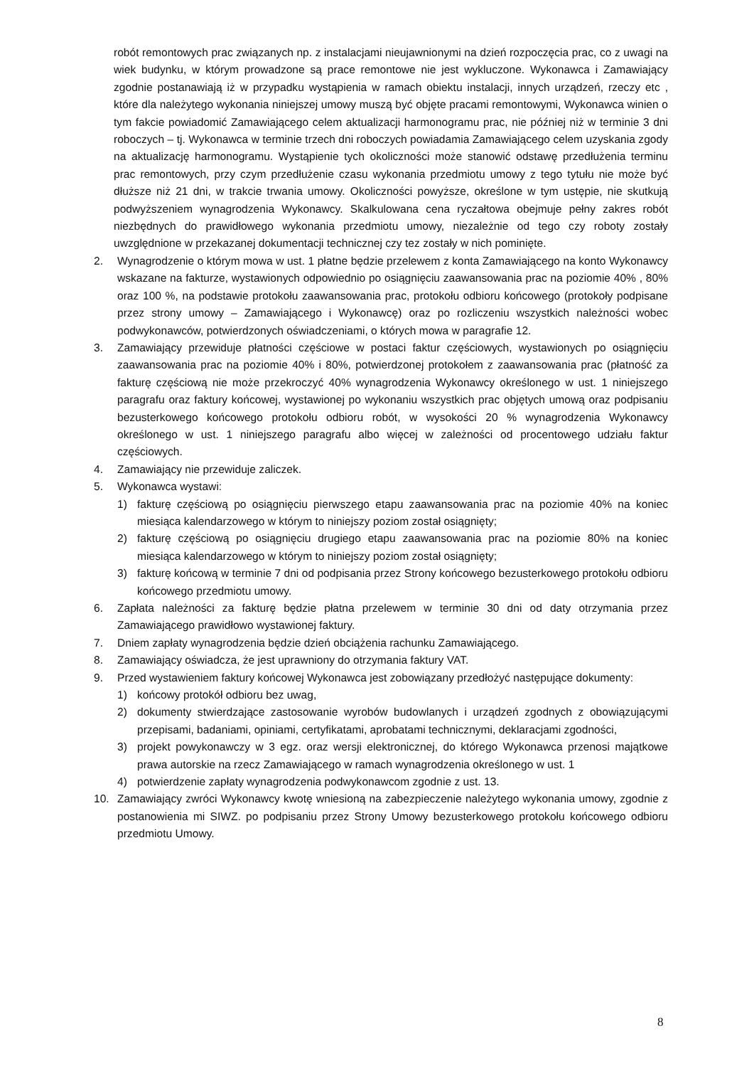robót remontowych prac związanych np. z instalacjami nieujawnionymi na dzień rozpoczęcia prac, co z uwagi na wiek budynku, w którym prowadzone są prace remontowe nie jest wykluczone. Wykonawca i Zamawiający zgodnie postanawiają iż w przypadku wystąpienia w ramach obiektu instalacji, innych urządzeń, rzeczy etc , które dla należytego wykonania niniejszej umowy muszą być objęte pracami remontowymi, Wykonawca winien o tym fakcie powiadomić Zamawiającego celem aktualizacji harmonogramu prac, nie później niż w terminie 3 dni roboczych – tj. Wykonawca w terminie trzech dni roboczych powiadamia Zamawiającego celem uzyskania zgody na aktualizację harmonogramu. Wystąpienie tych okoliczności może stanowić odstawę przedłużenia terminu prac remontowych, przy czym przedłużenie czasu wykonania przedmiotu umowy z tego tytułu nie może być dłuższe niż 21 dni, w trakcie trwania umowy. Okoliczności powyższe, określone w tym ustępie, nie skutkują podwyższeniem wynagrodzenia Wykonawcy. Skalkulowana cena ryczałtowa obejmuje pełny zakres robót niezbędnych do prawidłowego wykonania przedmiotu umowy, niezależnie od tego czy roboty zostały uwzględnione w przekazanej dokumentacji technicznej czy tez zostały w nich pominięte.
2. Wynagrodzenie o którym mowa w ust. 1 płatne będzie przelewem z konta Zamawiającego na konto Wykonawcy wskazane na fakturze, wystawionych odpowiednio po osiągnięciu zaawansowania prac na poziomie 40% , 80% oraz 100 %, na podstawie protokołu zaawansowania prac, protokołu odbioru końcowego (protokoły podpisane przez strony umowy – Zamawiającego i Wykonawcę) oraz po rozliczeniu wszystkich należności wobec podwykonawców, potwierdzonych oświadczeniami, o których mowa w paragrafie 12.
3. Zamawiający przewiduje płatności częściowe w postaci faktur częściowych, wystawionych po osiągnięciu zaawansowania prac na poziomie 40% i 80%, potwierdzonej protokołem z zaawansowania prac (płatność za fakturę częściową nie może przekroczyć 40% wynagrodzenia Wykonawcy określonego w ust. 1 niniejszego paragrafu oraz faktury końcowej, wystawionej po wykonaniu wszystkich prac objętych umową oraz podpisaniu bezusterkowego końcowego protokołu odbioru robót, w wysokości 20 % wynagrodzenia Wykonawcy określonego w ust. 1 niniejszego paragrafu albo więcej w zależności od procentowego udziału faktur częściowych.
4. Zamawiający nie przewiduje zaliczek.
5. Wykonawca wystawi:
1) fakturę częściową po osiągnięciu pierwszego etapu zaawansowania prac na poziomie 40% na koniec miesiąca kalendarzowego w którym to niniejszy poziom został osiągnięty;
2) fakturę częściową po osiągnięciu drugiego etapu zaawansowania prac na poziomie 80% na koniec miesiąca kalendarzowego w którym to niniejszy poziom został osiągnięty;
3) fakturę końcową w terminie 7 dni od podpisania przez Strony końcowego bezusterkowego protokołu odbioru końcowego przedmiotu umowy.
6. Zapłata należności za fakturę będzie płatna przelewem w terminie 30 dni od daty otrzymania przez Zamawiającego prawidłowo wystawionej faktury.
7. Dniem zapłaty wynagrodzenia będzie dzień obciążenia rachunku Zamawiającego.
8. Zamawiający oświadcza, że jest uprawniony do otrzymania faktury VAT.
9. Przed wystawieniem faktury końcowej Wykonawca jest zobowiązany przedłożyć następujące dokumenty:
1) końcowy protokół odbioru bez uwag,
2) dokumenty stwierdzające zastosowanie wyrobów budowlanych i urządzeń zgodnych z obowiązującymi przepisami, badaniami, opiniami, certyfikatami, aprobatami technicznymi, deklaracjami zgodności,
3) projekt powykonawczy w 3 egz. oraz wersji elektronicznej, do którego Wykonawca przenosi majątkowe prawa autorskie na rzecz Zamawiającego w ramach wynagrodzenia określonego w ust. 1
4) potwierdzenie zapłaty wynagrodzenia podwykonawcom zgodnie z ust. 13.
10. Zamawiający zwróci Wykonawcy kwotę wniesioną na zabezpieczenie należytego wykonania umowy, zgodnie z postanowienia mi SIWZ. po podpisaniu przez Strony Umowy bezusterkowego protokołu końcowego odbioru przedmiotu Umowy.
8